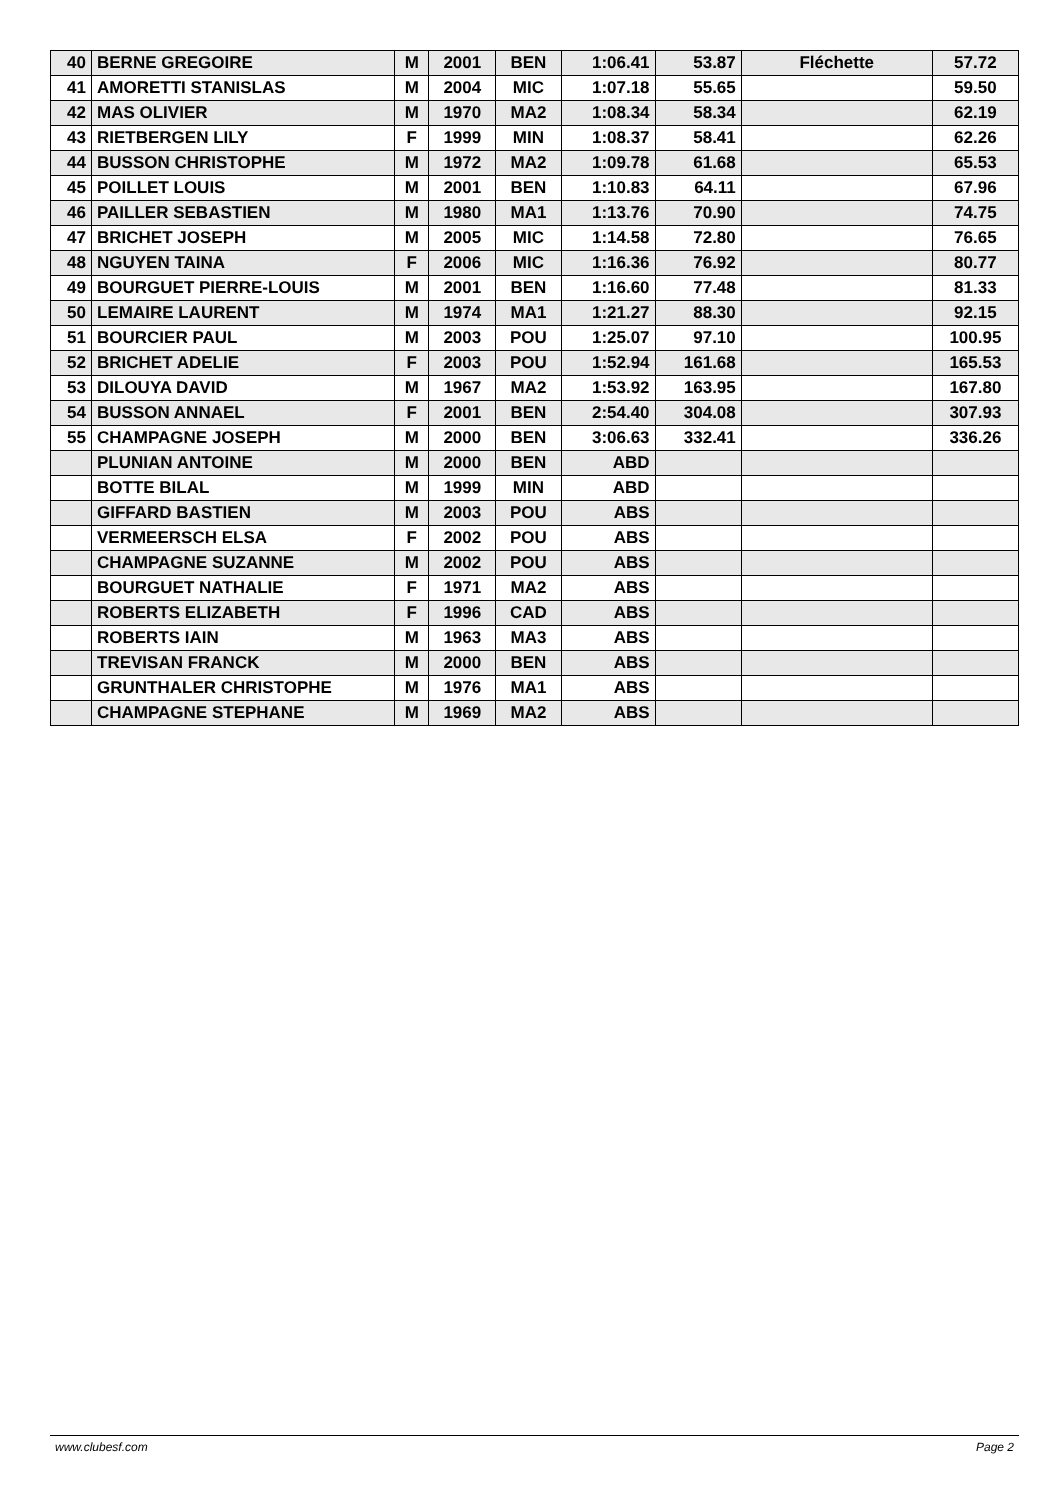| 40 | BERNE GREGOIRE | M | 2001 | BEN | 1:06.41 | 53.87 | Fléchette | 57.72 |
| 41 | AMORETTI STANISLAS | M | 2004 | MIC | 1:07.18 | 55.65 | | 59.50 |
| 42 | MAS OLIVIER | M | 1970 | MA2 | 1:08.34 | 58.34 | | 62.19 |
| 43 | RIETBERGEN LILY | F | 1999 | MIN | 1:08.37 | 58.41 | | 62.26 |
| 44 | BUSSON CHRISTOPHE | M | 1972 | MA2 | 1:09.78 | 61.68 | | 65.53 |
| 45 | POILLET LOUIS | M | 2001 | BEN | 1:10.83 | 64.11 | | 67.96 |
| 46 | PAILLER SEBASTIEN | M | 1980 | MA1 | 1:13.76 | 70.90 | | 74.75 |
| 47 | BRICHET JOSEPH | M | 2005 | MIC | 1:14.58 | 72.80 | | 76.65 |
| 48 | NGUYEN TAINA | F | 2006 | MIC | 1:16.36 | 76.92 | | 80.77 |
| 49 | BOURGUET PIERRE-LOUIS | M | 2001 | BEN | 1:16.60 | 77.48 | | 81.33 |
| 50 | LEMAIRE LAURENT | M | 1974 | MA1 | 1:21.27 | 88.30 | | 92.15 |
| 51 | BOURCIER PAUL | M | 2003 | POU | 1:25.07 | 97.10 | | 100.95 |
| 52 | BRICHET ADELIE | F | 2003 | POU | 1:52.94 | 161.68 | | 165.53 |
| 53 | DILOUYA DAVID | M | 1967 | MA2 | 1:53.92 | 163.95 | | 167.80 |
| 54 | BUSSON ANNAEL | F | 2001 | BEN | 2:54.40 | 304.08 | | 307.93 |
| 55 | CHAMPAGNE JOSEPH | M | 2000 | BEN | 3:06.63 | 332.41 | | 336.26 |
| | PLUNIAN ANTOINE | M | 2000 | BEN | ABD | | | |
| | BOTTE BILAL | M | 1999 | MIN | ABD | | | |
| | GIFFARD BASTIEN | M | 2003 | POU | ABS | | | |
| | VERMEERSCH ELSA | F | 2002 | POU | ABS | | | |
| | CHAMPAGNE SUZANNE | M | 2002 | POU | ABS | | | |
| | BOURGUET NATHALIE | F | 1971 | MA2 | ABS | | | |
| | ROBERTS ELIZABETH | F | 1996 | CAD | ABS | | | |
| | ROBERTS IAIN | M | 1963 | MA3 | ABS | | | |
| | TREVISAN FRANCK | M | 2000 | BEN | ABS | | | |
| | GRUNTHALER CHRISTOPHE | M | 1976 | MA1 | ABS | | | |
| | CHAMPAGNE STEPHANE | M | 1969 | MA2 | ABS | | | |
www.clubesf.com Page 2